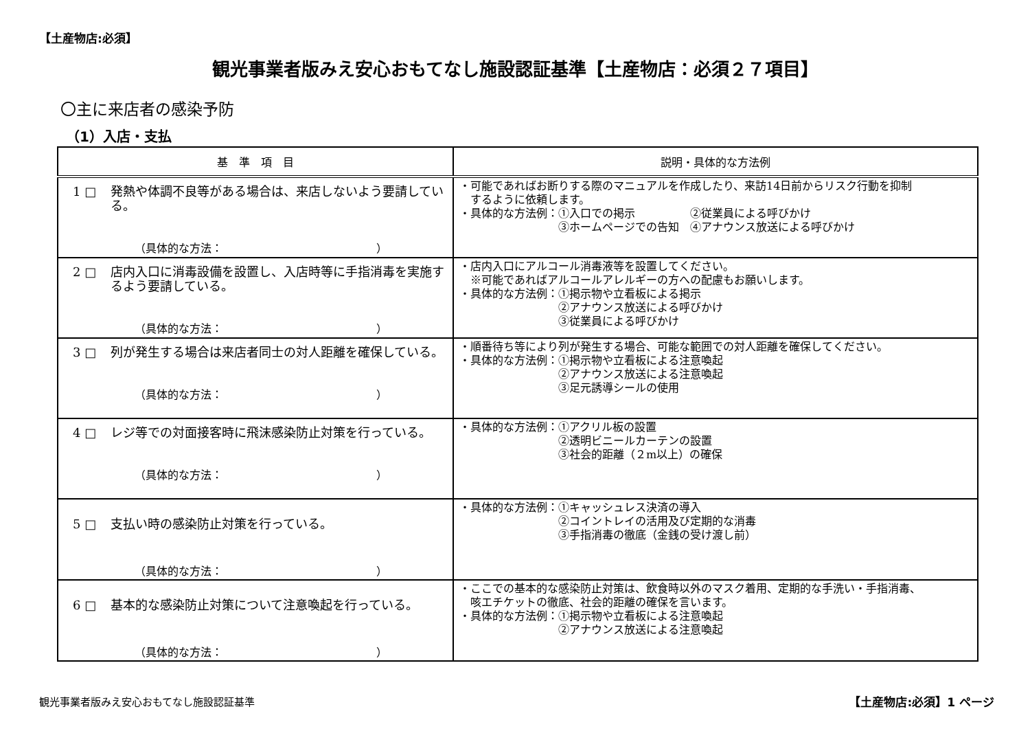【土産物店:必須】
観光事業者版みえ安心おもてなし施設認証基準【土産物店：必須２７項目】
〇主に来店者の感染予防
（1）入店・支払
| 基 準 項 目 | 説明・具体的な方法例 |
| --- | --- |
| 1 □ 発熱や体調不良等がある場合は、来店しないよう要請している。 （具体的な方法： ） | ・可能であればお断りする際のマニュアルを作成したり、来訪14日前からリスク行動を抑制 するように依頼します。 ・具体的な方法例：①入口での掲示 ②従業員による呼びかけ ③ホームページでの告知 ④アナウンス放送による呼びかけ |
| 2 □ 店内入口に消毒設備を設置し、入店時等に手指消毒を実施するよう要請している。 （具体的な方法： ） | ・店内入口にアルコール消毒液等を設置してください。 ※可能であればアルコールアレルギーの方への配慮もお願いします。 ・具体的な方法例：①掲示物や立看板による掲示 ②アナウンス放送による呼びかけ ③従業員による呼びかけ |
| 3 □ 列が発生する場合は来店者同士の対人距離を確保している。 （具体的な方法： ） | ・順番待ち等により列が発生する場合、可能な範囲での対人距離を確保してください。 ・具体的な方法例：①掲示物や立看板による注意喚起 ②アナウンス放送による注意喚起 ③足元誘導シールの使用 |
| 4 □ レジ等での対面接客時に飛沫感染防止対策を行っている。 （具体的な方法： ） | ・具体的な方法例：①アクリル板の設置 ②透明ビニールカーテンの設置 ③社会的距離（２m以上）の確保 |
| 5 □ 支払い時の感染防止対策を行っている。 （具体的な方法： ） | ・具体的な方法例：①キャッシュレス決済の導入 ②コイントレイの活用及び定期的な消毒 ③手指消毒の徹底（金銭の受け渡し前） |
| 6 □ 基本的な感染防止対策について注意喚起を行っている。 （具体的な方法： ） | ・ここでの基本的な感染防止対策は、飲食時以外のマスク着用、定期的な手洗い・手指消毒、 咳エチケットの徹底、社会的距離の確保を言います。 ・具体的な方法例：①掲示物や立看板による注意喚起 ②アナウンス放送による注意喚起 |
観光事業者版みえ安心おもてなし施設認証基準
【土産物店:必須】1 ページ